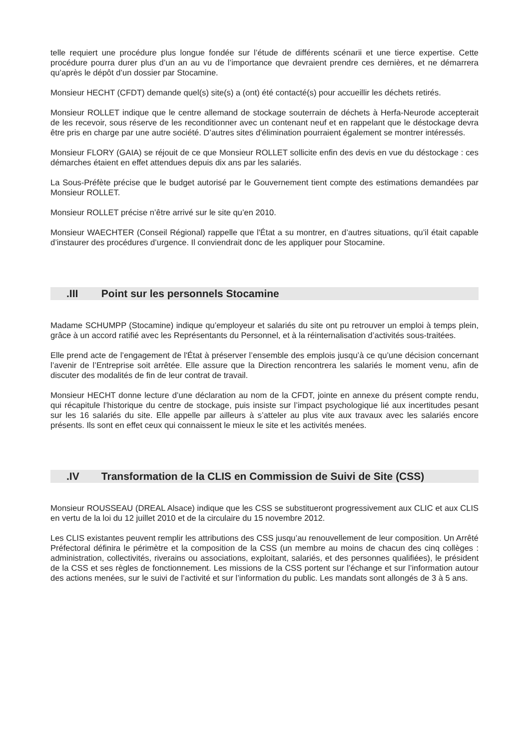telle requiert une procédure plus longue fondée sur l’étude de différents scénarii et une tierce expertise. Cette procédure pourra durer plus d’un an au vu de l’importance que devraient prendre ces dernières, et ne démarrera qu’après le dépôt d’un dossier par Stocamine.
Monsieur HECHT (CFDT) demande quel(s) site(s) a (ont) été contacté(s) pour accueillir les déchets retirés.
Monsieur ROLLET indique que le centre allemand de stockage souterrain de déchets à Herfa-Neurode accepterait de les recevoir, sous réserve de les reconditionner avec un contenant neuf et en rappelant que le déstockage devra être pris en charge par une autre société. D’autres sites d'élimination pourraient également se montrer intéressés.
Monsieur FLORY (GAIA) se réjouit de ce que Monsieur ROLLET sollicite enfin des devis en vue du déstockage : ces démarches étaient en effet attendues depuis dix ans par les salariés.
La Sous-Préfète précise que le budget autorisé par le Gouvernement tient compte des estimations demandées par Monsieur ROLLET.
Monsieur ROLLET précise n’être arrivé sur le site qu’en 2010.
Monsieur WAECHTER (Conseil Régional) rappelle que l'État a su montrer, en d’autres situations, qu’il était capable d’instaurer des procédures d’urgence. Il conviendrait donc de les appliquer pour Stocamine.
.III Point sur les personnels Stocamine
Madame SCHUMPP (Stocamine) indique qu’employeur et salariés du site ont pu retrouver un emploi à temps plein, grâce à un accord ratifié avec les Représentants du Personnel, et à la réinternalisation d’activités sous-traitées.
Elle prend acte de l’engagement de l'État à préserver l’ensemble des emplois jusqu’à ce qu’une décision concernant l’avenir de l’Entreprise soit arrêtée. Elle assure que la Direction rencontrera les salariés le moment venu, afin de discuter des modalités de fin de leur contrat de travail.
Monsieur HECHT donne lecture d’une déclaration au nom de la CFDT, jointe en annexe du présent compte rendu, qui récapitule l’historique du centre de stockage, puis insiste sur l’impact psychologique lié aux incertitudes pesant sur les 16 salariés du site. Elle appelle par ailleurs à s’atteler au plus vite aux travaux avec les salariés encore présents. Ils sont en effet ceux qui connaissent le mieux le site et les activités menées.
.IV Transformation de la CLIS en Commission de Suivi de Site (CSS)
Monsieur ROUSSEAU (DREAL Alsace) indique que les CSS se substitueront progressivement aux CLIC et aux CLIS en vertu de la loi du 12 juillet 2010 et de la circulaire du 15 novembre 2012.
Les CLIS existantes peuvent remplir les attributions des CSS jusqu’au renouvellement de leur composition. Un Arrêté Préfectoral définira le périmètre et la composition de la CSS (un membre au moins de chacun des cinq collèges : administration, collectivités, riverains ou associations, exploitant, salariés, et des personnes qualifiées), le président de la CSS et ses règles de fonctionnement. Les missions de la CSS portent sur l’échange et sur l’information autour des actions menées, sur le suivi de l’activité et sur l’information du public. Les mandats sont allongés de 3 à 5 ans.